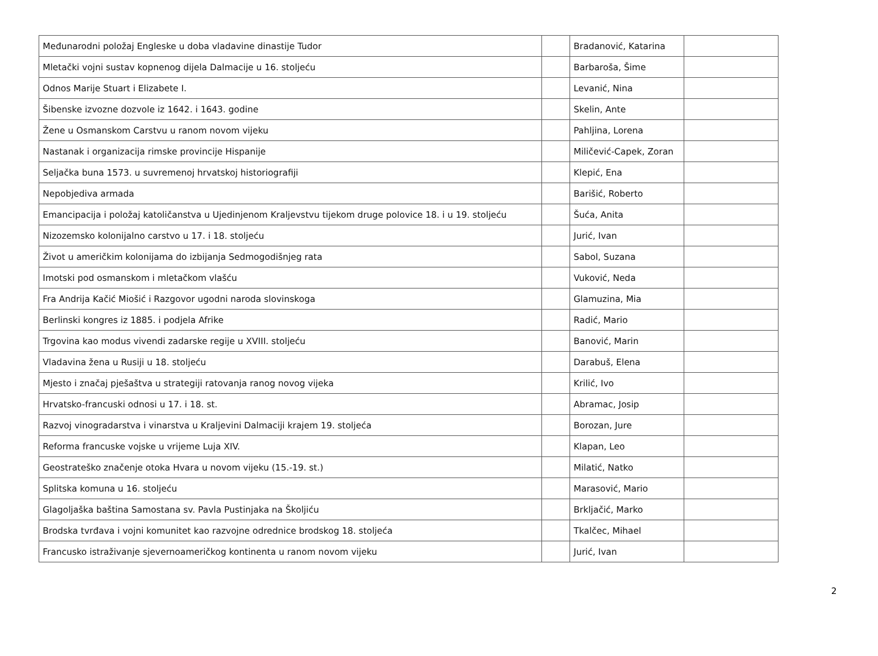| Međunarodni položaj Engleske u doba vladavine dinastije Tudor | | Bradanović, Katarina | |
| Mletački vojni sustav kopnenog dijela Dalmacije u 16. stoljeću | | Barbaroša, Šime | |
| Odnos Marije Stuart i Elizabete I. | | Levanić, Nina | |
| Šibenske izvozne dozvole iz 1642. i 1643. godine | | Skelin, Ante | |
| Žene u Osmanskom Carstvu u ranom novom vijeku | | Pahljina, Lorena | |
| Nastanak i organizacija rimske provincije Hispanije | | Miličević-Capek, Zoran | |
| Seljačka buna 1573. u suvremenoj hrvatskoj historiografiji | | Klepić, Ena | |
| Nepobjediva armada | | Barišić, Roberto | |
| Emancipacija i položaj katoličanstva u Ujedinjenom Kraljevstvu tijekom druge polovice 18. i u 19. stoljeću | | Šuća, Anita | |
| Nizozemsko kolonijalno carstvo u 17. i 18. stoljeću | | Jurić, Ivan | |
| Život u američkim kolonijama do izbijanja Sedmogodišnjeg rata | | Sabol, Suzana | |
| Imotski pod osmanskom i mletačkom vlašću | | Vuković, Neda | |
| Fra Andrija Kačić Miošić i Razgovor ugodni naroda slovinskoga | | Glamuzina, Mia | |
| Berlinski kongres iz 1885. i podjela Afrike | | Radić, Mario | |
| Trgovina kao modus vivendi zadarske regije u XVIII. stoljeću | | Banović, Marin | |
| Vladavina žena u Rusiji u 18. stoljeću | | Darabuš, Elena | |
| Mjesto i značaj pješaštva u strategiji ratovanja ranog novog vijeka | | Krilić, Ivo | |
| Hrvatsko-francuski odnosi u 17. i 18. st. | | Abramac, Josip | |
| Razvoj vinogradarstva i vinarstva u Kraljevini Dalmaciji krajem 19. stoljeća | | Borozan, Jure | |
| Reforma francuske vojske u vrijeme Luja XIV. | | Klapan, Leo | |
| Geostrateško značenje otoka Hvara u novom vijeku (15.-19. st.) | | Milatić, Natko | |
| Splitska komuna u 16. stoljeću | | Marasović, Mario | |
| Glagoljaška baština Samostana sv. Pavla Pustinjaka na Školjiću | | Brkljačić, Marko | |
| Brodska tvrđava i vojni komunitet kao razvojne odrednice brodskog 18. stoljeća | | Tkalčec, Mihael | |
| Francusko istraživanje sjevernoameričkog kontinenta u ranom novom vijeku | | Jurić, Ivan | |
2